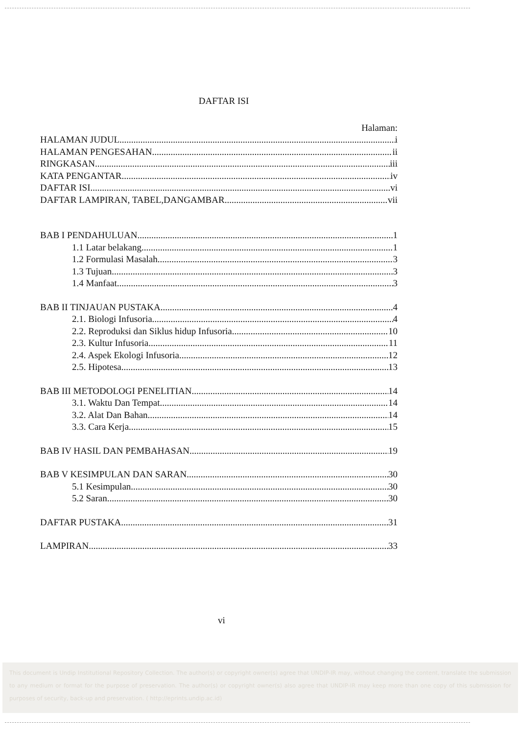DAFTAR ISI
Halaman:
HALAMAN JUDUL i
HALAMAN PENGESAHAN ii
RINGKASAN iii
KATA PENGANTAR iv
DAFTAR ISI vi
DAFTAR LAMPIRAN, TABEL,DANGAMBAR vii
BAB I PENDAHULUAN 1
1.1 Latar belakang 1
1.2 Formulasi Masalah 3
1.3 Tujuan 3
1.4 Manfaat 3
BAB II TINJAUAN PUSTAKA 4
2.1. Biologi Infusoria 4
2.2. Reproduksi dan Siklus hidup Infusoria 10
2.3. Kultur Infusoria 11
2.4. Aspek Ekologi Infusoria 12
2.5. Hipotesa 13
BAB III METODOLOGI PENELITIAN 14
3.1. Waktu Dan Tempat 14
3.2. Alat Dan Bahan 14
3.3. Cara Kerja 15
BAB IV HASIL DAN PEMBAHASAN 19
BAB V KESIMPULAN DAN SARAN 30
5.1 Kesimpulan 30
5.2 Saran 30
DAFTAR PUSTAKA 31
LAMPIRAN 33
vi
This document is Undip Institutional Repository Collection. The author(s) or copyright owner(s) agree that UNDIP-IR may, without changing the content, translate the submission to any medium or format for the purpose of preservation. The author(s) or copyright owner(s) also agree that UNDIP-IR may keep more than one copy of this submission for purposes of security, back-up and preservation. ( http://eprints.undip.ac.id)